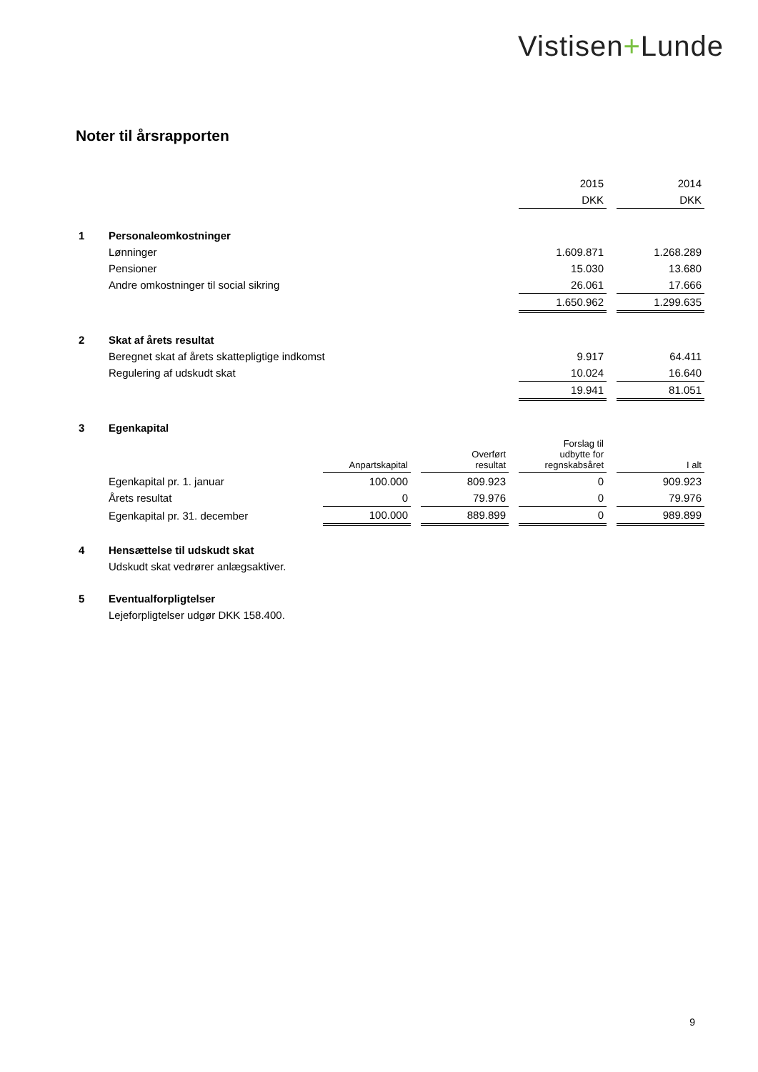Vistisen+Lunde
Noter til årsrapporten
| | | | | | | 2015 | | 2014 |
| | | | | | | DKK | | DKK |
| 1 | Personaleomkostninger | | | | | | | |
| | Lønninger | | | | | 1.609.871 | | 1.268.289 |
| | Pensioner | | | | | 15.030 | | 13.680 |
| | Andre omkostninger til social sikring | | | | | 26.061 | | 17.666 |
| | | | | | | 1.650.962 | | 1.299.635 |
| 2 | Skat af årets resultat | | | | | | | |
| | Beregnet skat af årets skattepligtige indkomst | | | | | 9.917 | | 64.411 |
| | Regulering af udskudt skat | | | | | 10.024 | | 16.640 |
| | | | | | | 19.941 | | 81.051 |
| 3 | Egenkapital | | | | | | | |
| | | Anpartskapital | | Overført resultat | | Forslag til udbytte for regnskabsåret | | I alt |
| | Egenkapital pr. 1. januar | 100.000 | | 809.923 | | 0 | | 909.923 |
| | Årets resultat | 0 | | 79.976 | | 0 | | 79.976 |
| | Egenkapital pr. 31. december | 100.000 | | 889.899 | | 0 | | 989.899 |
| 4 | Hensættelse til udskudt skat | | | | | | | |
| | Udskudt skat vedrører anlægsaktiver. | | | | | | | |
| 5 | Eventualforpligtelser | | | | | | | |
| | Lejeforpligtelser udgør DKK 158.400. | | | | | | | |
9